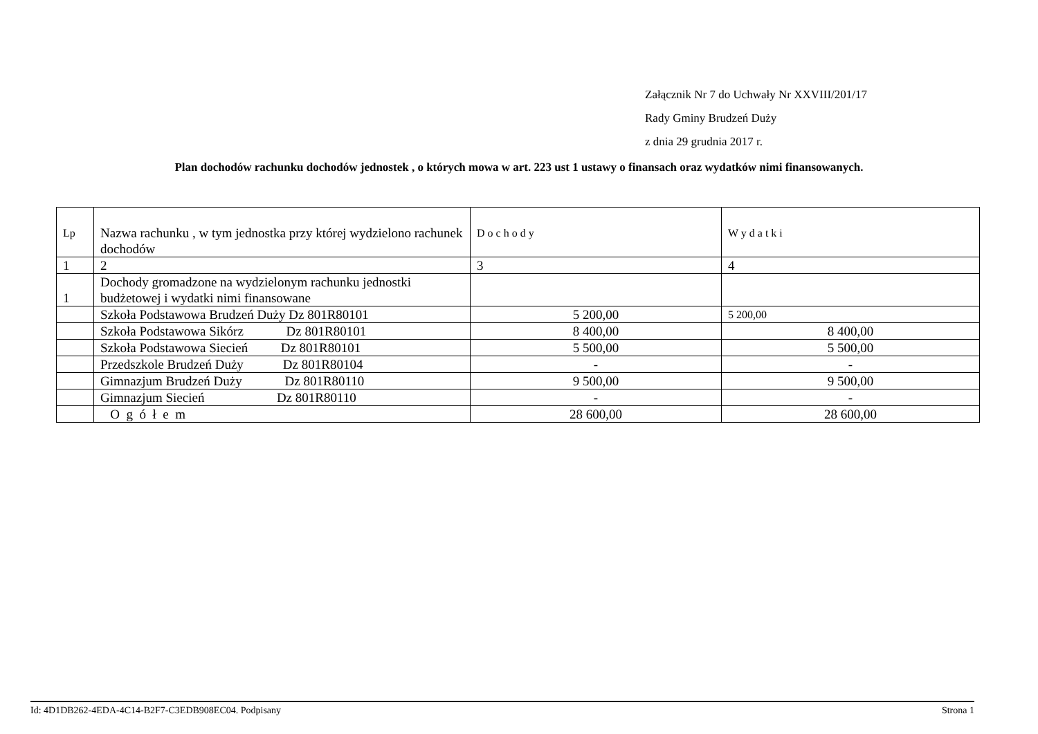Załącznik Nr 7 do Uchwały Nr XXVIII/201/17
Rady Gminy Brudzeń Duży
z dnia 29 grudnia 2017 r.
Plan dochodów rachunku dochodów jednostek , o których mowa w art. 223 ust 1 ustawy o finansach oraz wydatków nimi finansowanych.
| Lp | Nazwa rachunku , w tym jednostka przy której wydzielono rachunek dochodów | D o c h o d y | W y d a t k i |
| --- | --- | --- | --- |
| 1 | 2 | 3 | 4 |
| 1 | Dochody gromadzone na wydzielonym rachunku jednostki budżetowej i wydatki nimi finansowane | | |
| | Szkoła Podstawowa Brudzeń Duży Dz 801R80101 | 5 200,00 | 5 200,00 |
| | Szkoła Podstawowa Sikórz Dz 801R80101 | 8 400,00 | 8 400,00 |
| | Szkoła Podstawowa Siecień Dz 801R80101 | 5 500,00 | 5 500,00 |
| | Przedszkole Brudzeń Duży Dz 801R80104 | - | - |
| | Gimnazjum Brudzeń Duży Dz 801R80110 | 9 500,00 | 9 500,00 |
| | Gimnazjum Siecień Dz 801R80110 | - | - |
| | O g ó ł e m | 28 600,00 | 28 600,00 |
Id: 4D1DB262-4EDA-4C14-B2F7-C3EDB908EC04. Podpisany Strona 1